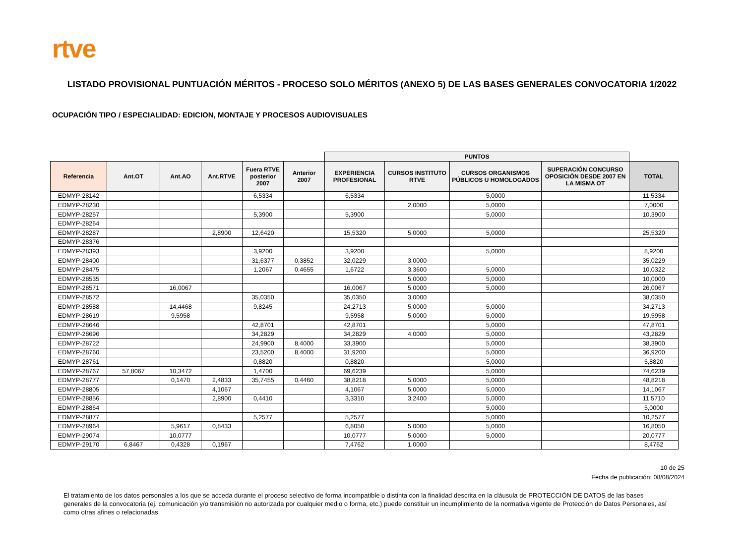rtve
LISTADO PROVISIONAL PUNTUACIÓN MÉRITOS - PROCESO SOLO MÉRITOS (ANEXO 5) DE LAS BASES GENERALES CONVOCATORIA 1/2022
OCUPACIÓN TIPO / ESPECIALIDAD: EDICION, MONTAJE Y PROCESOS AUDIOVISUALES
| | | | | | | PUNTOS | | | | |
| --- | --- | --- | --- | --- | --- | --- | --- | --- | --- | --- |
| Referencia | Ant.OT | Ant.AO | Ant.RTVE | Fuera RTVE posterior 2007 | Anterior 2007 | EXPERIENCIA PROFESIONAL | CURSOS INSTITUTO RTVE | CURSOS ORGANISMOS PÚBLICOS U HOMOLOGADOS | SUPERACIÓN CONCURSO OPOSICIÓN DESDE 2007 EN LA MISMA OT | TOTAL |
| EDMYP-28142 | | | | 6,5334 | | 6,5334 | | 5,0000 | | 11,5334 |
| EDMYP-28230 | | | | | | | 2,0000 | 5,0000 | | 7,0000 |
| EDMYP-28257 | | | | 5,3900 | | 5,3900 | | 5,0000 | | 10,3900 |
| EDMYP-28264 | | | | | | | | | | |
| EDMYP-28287 | | | 2,8900 | 12,6420 | | 15,5320 | 5,0000 | 5,0000 | | 25,5320 |
| EDMYP-28376 | | | | | | | | | | |
| EDMYP-28393 | | | | 3,9200 | | 3,9200 | | 5,0000 | | 8,9200 |
| EDMYP-28400 | | | | 31,6377 | 0,3852 | 32,0229 | 3,0000 | | | 35,0229 |
| EDMYP-28475 | | | | 1,2067 | 0,4655 | 1,6722 | 3,3600 | 5,0000 | | 10,0322 |
| EDMYP-28535 | | | | | | | 5,0000 | 5,0000 | | 10,0000 |
| EDMYP-28571 | | 16,0067 | | | | 16,0067 | 5,0000 | 5,0000 | | 26,0067 |
| EDMYP-28572 | | | | 35,0350 | | 35,0350 | 3,0000 | | | 38,0350 |
| EDMYP-28588 | | 14,4468 | | 9,8245 | | 24,2713 | 5,0000 | 5,0000 | | 34,2713 |
| EDMYP-28619 | | 9,5958 | | | | 9,5958 | 5,0000 | 5,0000 | | 19,5958 |
| EDMYP-28646 | | | | 42,8701 | | 42,8701 | | 5,0000 | | 47,8701 |
| EDMYP-28696 | | | | 34,2829 | | 34,2829 | 4,0000 | 5,0000 | | 43,2829 |
| EDMYP-28722 | | | | 24,9900 | 8,4000 | 33,3900 | | 5,0000 | | 38,3900 |
| EDMYP-28760 | | | | 23,5200 | 8,4000 | 31,9200 | | 5,0000 | | 36,9200 |
| EDMYP-28761 | | | | 0,8820 | | 0,8820 | | 5,0000 | | 5,8820 |
| EDMYP-28767 | 57,8067 | 10,3472 | | 1,4700 | | 69,6239 | | 5,0000 | | 74,6239 |
| EDMYP-28777 | | 0,1470 | 2,4833 | 35,7455 | 0,4460 | 38,8218 | 5,0000 | 5,0000 | | 48,8218 |
| EDMYP-28805 | | | 4,1067 | | | 4,1067 | 5,0000 | 5,0000 | | 14,1067 |
| EDMYP-28856 | | | 2,8900 | 0,4410 | | 3,3310 | 3,2400 | 5,0000 | | 11,5710 |
| EDMYP-28864 | | | | | | | | 5,0000 | | 5,0000 |
| EDMYP-28877 | | | | 5,2577 | | 5,2577 | | 5,0000 | | 10,2577 |
| EDMYP-28964 | | 5,9617 | 0,8433 | | | 6,8050 | 5,0000 | 5,0000 | | 16,8050 |
| EDMYP-29074 | | 10,0777 | | | | 10,0777 | 5,0000 | 5,0000 | | 20,0777 |
| EDMYP-29170 | 6,8467 | 0,4328 | 0,1967 | | | 7,4762 | 1,0000 | | | 8,4762 |
10 de 25
Fecha de publicación: 08/08/2024
El tratamiento de los datos personales a los que se acceda durante el proceso selectivo de forma incompatible o distinta con la finalidad descrita en la cláusula de PROTECCIÓN DE DATOS de las bases generales de la convocatoria (ej. comunicación y/o transmisión no autorizada por cualquier medio o forma, etc.) puede constituir un incumplimiento de la normativa vigente de Protección de Datos Personales, así como otras afines o relacionadas.